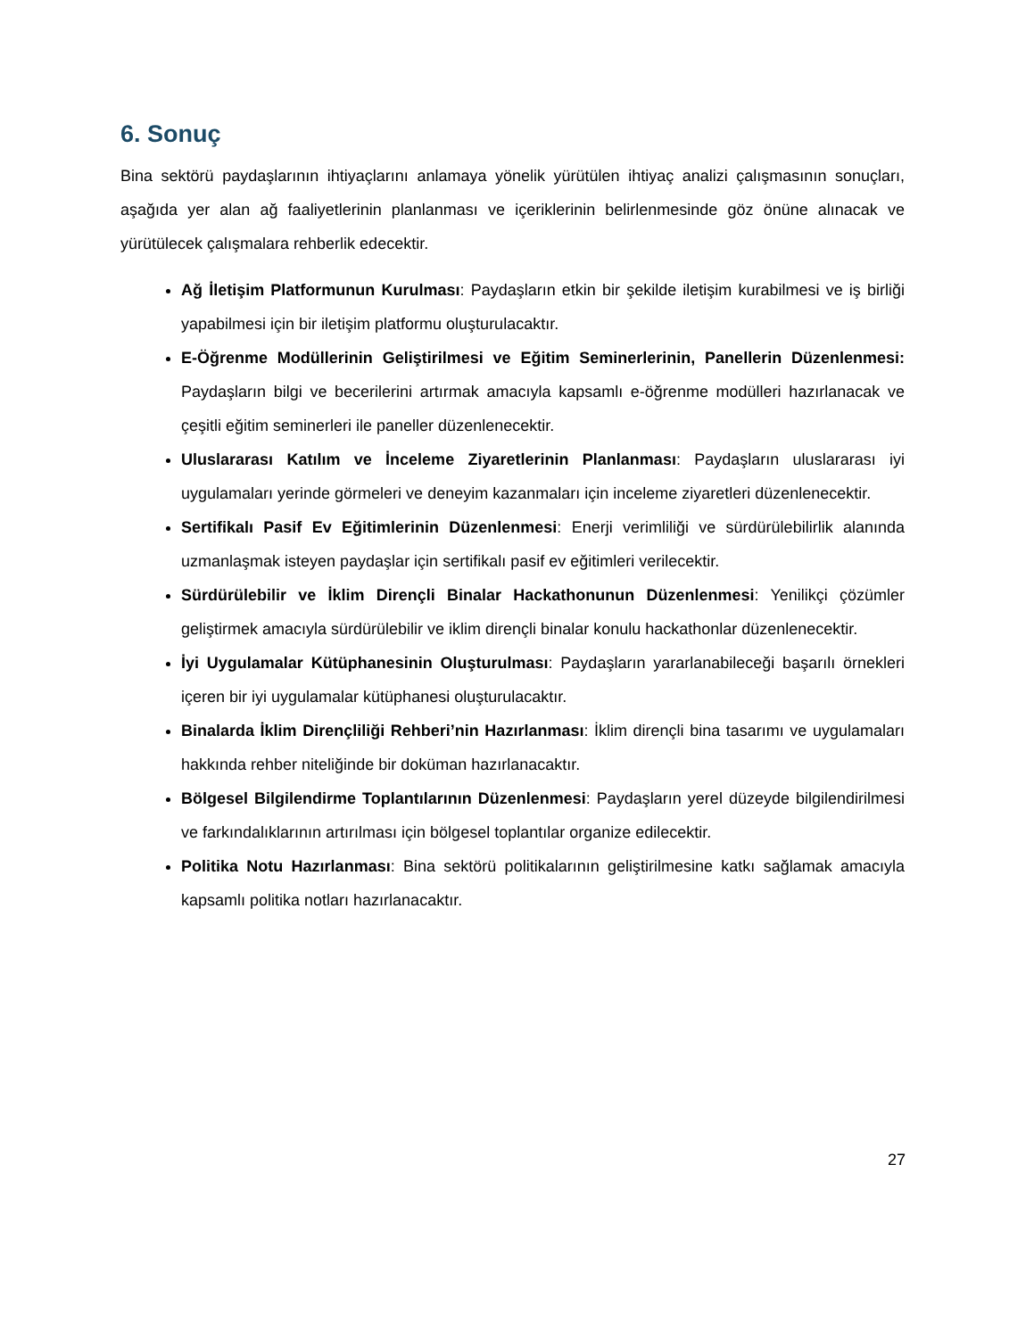6. Sonuç
Bina sektörü paydaşlarının ihtiyaçlarını anlamaya yönelik yürütülen ihtiyaç analizi çalışmasının sonuçları, aşağıda yer alan ağ faaliyetlerinin planlanması ve içeriklerinin belirlenmesinde göz önüne alınacak ve yürütülecek çalışmalara rehberlik edecektir.
Ağ İletişim Platformunun Kurulması: Paydaşların etkin bir şekilde iletişim kurabilmesi ve iş birliği yapabilmesi için bir iletişim platformu oluşturulacaktır.
E-Öğrenme Modüllerinin Geliştirilmesi ve Eğitim Seminerlerinin, Panellerin Düzenlenmesi: Paydaşların bilgi ve becerilerini artırmak amacıyla kapsamlı e-öğrenme modülleri hazırlanacak ve çeşitli eğitim seminerleri ile paneller düzenlenecektir.
Uluslararası Katılım ve İnceleme Ziyaretlerinin Planlanması: Paydaşların uluslararası iyi uygulamaları yerinde görmeleri ve deneyim kazanmaları için inceleme ziyaretleri düzenlenecektir.
Sertifikalı Pasif Ev Eğitimlerinin Düzenlenmesi: Enerji verimliliği ve sürdürülebilirlik alanında uzmanlaşmak isteyen paydaşlar için sertifikalı pasif ev eğitimleri verilecektir.
Sürdürülebilir ve İklim Dirençli Binalar Hackathonunun Düzenlenmesi: Yenilikçi çözümler geliştirmek amacıyla sürdürülebilir ve iklim dirençli binalar konulu hackathonlar düzenlenecektir.
İyi Uygulamalar Kütüphanesinin Oluşturulması: Paydaşların yararlanabileceği başarılı örnekleri içeren bir iyi uygulamalar kütüphanesi oluşturulacaktır.
Binalarda İklim Dirençliliği Rehberi’nin Hazırlanması: İklim dirençli bina tasarımı ve uygulamaları hakkında rehber niteliğinde bir doküman hazırlanacaktır.
Bölgesel Bilgilendirme Toplantılarının Düzenlenmesi: Paydaşların yerel düzeyde bilgilendirilmesi ve farkındalıklarının artırılması için bölgesel toplantılar organize edilecektir.
Politika Notu Hazırlanması: Bina sektörü politikalarının geliştirilmesine katkı sağlamak amacıyla kapsamlı politika notları hazırlanacaktır.
27